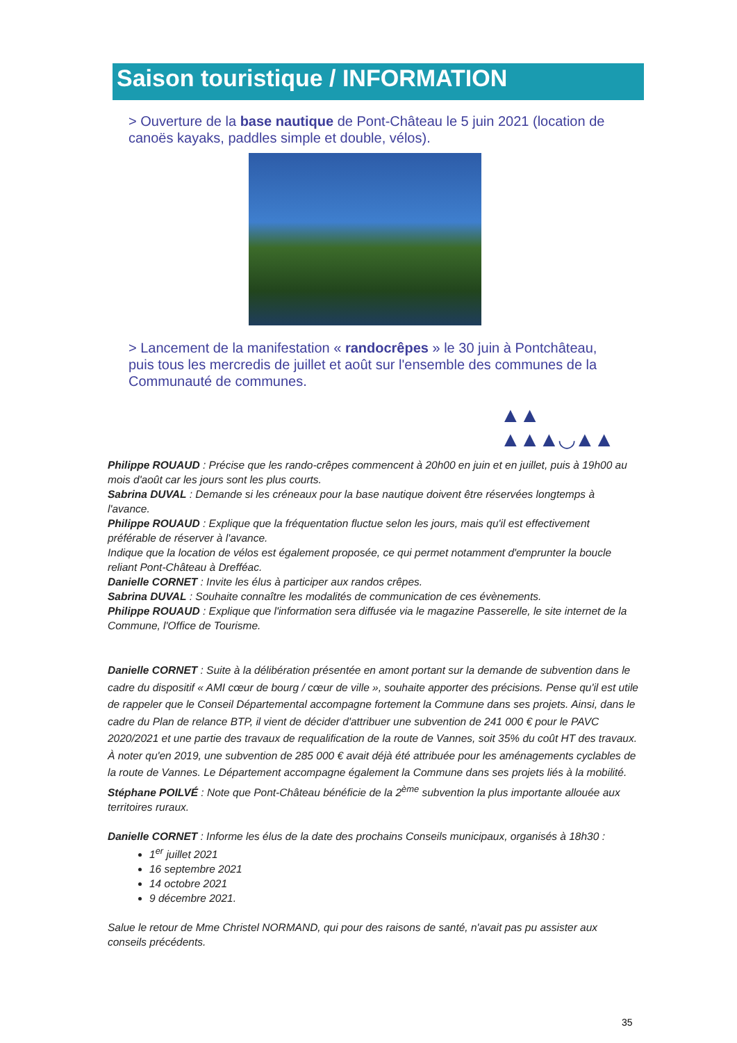Saison touristique / INFORMATION
> Ouverture de la base nautique de Pont-Château le 5 juin 2021 (location de canoës kayaks, paddles simple et double, vélos).
> Lancement de la manifestation « randocrêpes » le 30 juin à Pontchâteau, puis tous les mercredis de juillet et août sur l'ensemble des communes de la Communauté de communes.
▲▲ ▲▲▲◡▲▲
Philippe ROUAUD : Précise que les rando-crêpes commencent à 20h00 en juin et en juillet, puis à 19h00 au mois d'août car les jours sont les plus courts.
Sabrina DUVAL : Demande si les créneaux pour la base nautique doivent être réservées longtemps à l'avance.
Philippe ROUAUD : Explique que la fréquentation fluctue selon les jours, mais qu'il est effectivement préférable de réserver à l'avance.
Indique que la location de vélos est également proposée, ce qui permet notamment d'emprunter la boucle reliant Pont-Château à Drefféac.
Danielle CORNET : Invite les élus à participer aux randos crêpes.
Sabrina DUVAL : Souhaite connaître les modalités de communication de ces évènements.
Philippe ROUAUD : Explique que l'information sera diffusée via le magazine Passerelle, le site internet de la Commune, l'Office de Tourisme.
Danielle CORNET : Suite à la délibération présentée en amont portant sur la demande de subvention dans le cadre du dispositif « AMI cœur de bourg / cœur de ville », souhaite apporter des précisions. Pense qu'il est utile de rappeler que le Conseil Départemental accompagne fortement la Commune dans ses projets. Ainsi, dans le cadre du Plan de relance BTP, il vient de décider d'attribuer une subvention de 241 000 € pour le PAVC 2020/2021 et une partie des travaux de requalification de la route de Vannes, soit 35% du coût HT des travaux. À noter qu'en 2019, une subvention de 285 000 € avait déjà été attribuée pour les aménagements cyclables de la route de Vannes. Le Département accompagne également la Commune dans ses projets liés à la mobilité.
Stéphane POILVÉ : Note que Pont-Château bénéficie de la 2<sup>ème</sup> subvention la plus importante allouée aux territoires ruraux.
Danielle CORNET : Informe les élus de la date des prochains Conseils municipaux, organisés à 18h30 :
1<sup>er</sup> juillet 2021
16 septembre 2021
14 octobre 2021
9 décembre 2021.
Salue le retour de Mme Christel NORMAND, qui pour des raisons de santé, n'avait pas pu assister aux conseils précédents.
35